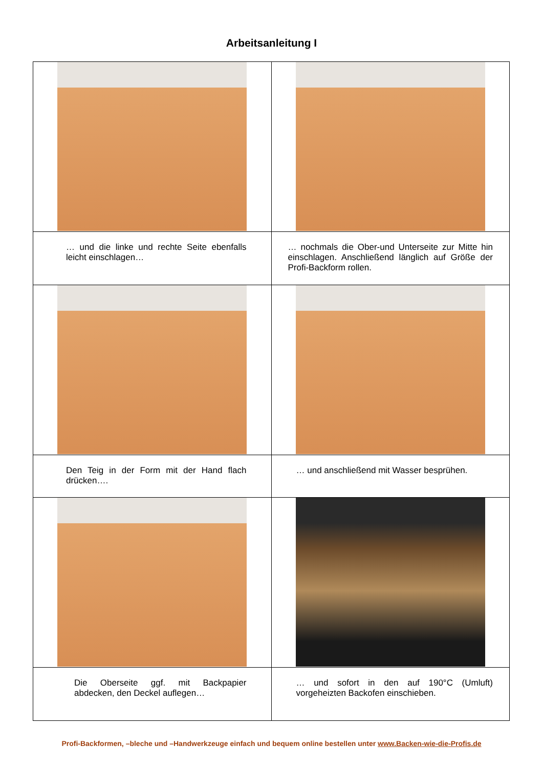Arbeitsanleitung I
| … und die linke und rechte Seite ebenfalls leicht einschlagen… | … nochmals die Ober-und Unterseite zur Mitte hin einschlagen. Anschließend länglich auf Größe der Profi-Backform rollen. |
| Den Teig in der Form mit der Hand flach drücken…. | … und anschließend mit Wasser besprühen. |
| Die Oberseite ggf. mit Backpapier abdecken, den Deckel auflegen… | … und sofort in den auf 190°C (Umluft) vorgeheizten Backofen einschieben. |
Profi-Backformen, –bleche und –Handwerkzeuge einfach und bequem online bestellen unter www.Backen-wie-die-Profis.de